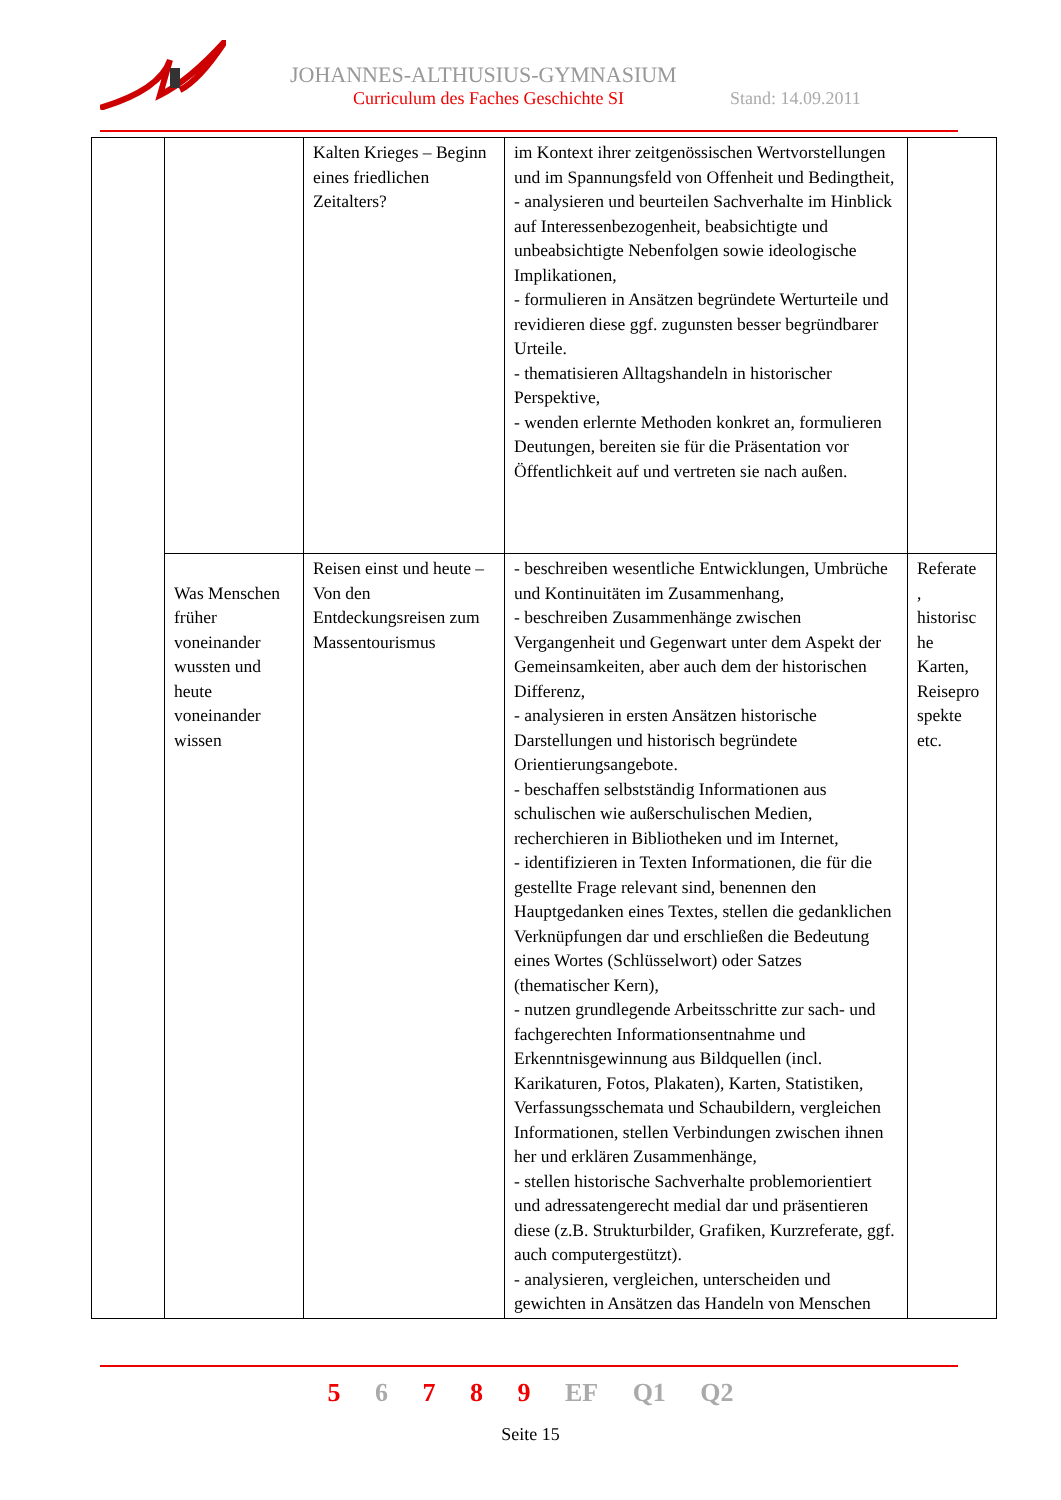JOHANNES-ALTHUSIUS-GYMNASIUM
Curriculum des Faches Geschichte SI
Stand: 14.09.2011
| | | Kalten Krieges – Beginn eines friedlichen Zeitalters? | im Kontext ihrer zeitgenössischen Wertvorstellungen und im Spannungsfeld von Offenheit und Bedingtheit, - analysieren und beurteilen Sachverhalte im Hinblick auf Interessenbezogenheit, beabsichtigte und unbeabsichtigte Nebenfolgen sowie ideologische Implikationen, - formulieren in Ansätzen begründete Werturteile und revidieren diese ggf. zugunsten besser begründbarer Urteile. - thematisieren Alltagshandeln in historischer Perspektive, - wenden erlernte Methoden konkret an, formulieren Deutungen, bereiten sie für die Präsentation vor Öffentlichkeit auf und vertreten sie nach außen. | |
| | Was Menschen früher voneinander wussten und heute voneinander wissen | Reisen einst und heute – Von den Entdeckungsreisen zum Massentourismus | - beschreiben wesentliche Entwicklungen, Umbrüche und Kontinuitäten im Zusammenhang, - beschreiben Zusammenhänge zwischen Vergangenheit und Gegenwart unter dem Aspekt der Gemeinsamkeiten, aber auch dem der historischen Differenz, - analysieren in ersten Ansätzen historische Darstellungen und historisch begründete Orientierungsangebote. - beschaffen selbstständig Informationen aus schulischen wie außerschulischen Medien, recherchieren in Bibliotheken und im Internet, - identifizieren in Texten Informationen, die für die gestellte Frage relevant sind, benennen den Hauptgedanken eines Textes, stellen die gedanklichen Verknüpfungen dar und erschließen die Bedeutung eines Wortes (Schlüsselwort) oder Satzes (thematischer Kern), - nutzen grundlegende Arbeitsschritte zur sach- und fachgerechten Informationsentnahme und Erkenntnisgewinnung aus Bildquellen (incl. Karikaturen, Fotos, Plakaten), Karten, Statistiken, Verfassungsschemata und Schaubildern, vergleichen Informationen, stellen Verbindungen zwischen ihnen her und erklären Zusammenhänge, - stellen historische Sachverhalte problemorientiert und adressatengerecht medial dar und präsentieren diese (z.B. Strukturbilder, Grafiken, Kurzreferate, ggf. auch computergestützt). - analysieren, vergleichen, unterscheiden und gewichten in Ansätzen das Handeln von Menschen | Referate , historisc he Karten, Reisepro spekte etc. |
5 6 7 8 9 EF Q1 Q2
Seite 15